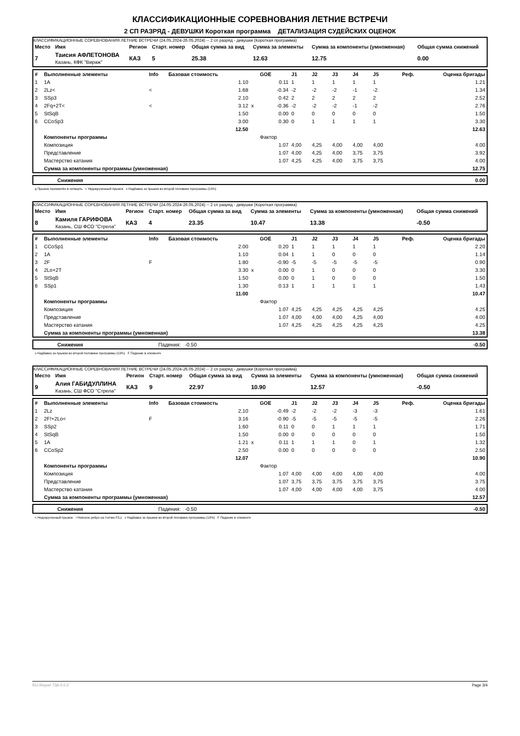КЛАССИФИКАЦИОННЫЕ СОРЕВНОВАНИЯ ЛЕТНИЕ ВСТРЕЧИ
2 СП РАЗРЯД - ДЕВУШКИ Короткая программа ДЕТАЛИЗАЦИЯ СУДЕЙСКИХ ОЦЕНОК
КЛАССИФИКАЦИОННЫЕ СОРЕВНОВАНИЯ ЛЕТНИЕ ВСТРЕЧИ (24.05.2024-26.05.2024) -- 2 сп разряд - девушки (Короткая программа)
| Место | Имя | Регион | Старт. номер | Общая сумма за вид | Сумма за элементы | Сумма за компоненты (умноженная) | Общая сумма снижений |
| --- | --- | --- | --- | --- | --- | --- | --- |
| 7 | Таисия АФЛЕТОНОВА Казань, КФК "Вираж" | КАЗ | 5 | 25.38 | 12.63 | 12.75 | 0.00 |
| # | Выполненные элементы | Info | Базовая стоимость | | GOE | J1 | J2 | J3 | J4 | J5 | Реф. | Оценка бригады |
| --- | --- | --- | --- | --- | --- | --- | --- | --- | --- | --- | --- | --- |
| 1 | 1A | | 1.10 | | 0.11 | 1 | 1 | 1 | 1 | 1 | | 1.21 |
| 2 | 2Lz< | < | 1.68 | | -0.34 | -2 | -2 | -2 | -1 | -2 | | 1.34 |
| 3 | SSp3 | | 2.10 | | 0.42 | 2 | 2 | 2 | 2 | 2 | | 2.52 |
| 4 | 2Fq+2T< | < | 3.12 | x | -0.36 | -2 | -2 | -2 | -1 | -2 | | 2.76 |
| 5 | StSqB | | 1.50 | | 0.00 | 0 | 0 | 0 | 0 | 0 | | 1.50 |
| 6 | CCoSp3 | | 3.00 | | 0.30 | 0 | 1 | 1 | 1 | 1 | | 3.30 |
| | | | 12.50 | | | | | | | | | 12.63 |
| | Компоненты программы | | | | Фактор | | | | | | | |
| | Композиция | | | | 1.07 | 4,00 | 4,25 | 4,00 | 4,00 | 4,00 | | 4.00 |
| | Представление | | | | 1.07 | 4,00 | 4,25 | 4,00 | 3,75 | 3,75 | | 3.92 |
| | Мастерство катания | | | | 1.07 | 4,25 | 4,25 | 4,00 | 3,75 | 3,75 | | 4.00 |
| | Сумма за компоненты программы (умноженная) | | | | | | | | | | | 12.75 |
| | Снижения | 0.00 |
q Прыжок приземлён в четверть < Недокрученный прыжок x Надбавка за прыжки во второй половине программы (10%)
КЛАССИФИКАЦИОННЫЕ СОРЕВНОВАНИЯ ЛЕТНИЕ ВСТРЕЧИ (24.05.2024-26.05.2024) -- 2 сп разряд - девушки (Короткая программа)
| Место | Имя | Регион | Старт. номер | Общая сумма за вид | Сумма за элементы | Сумма за компоненты (умноженная) | Общая сумма снижений |
| --- | --- | --- | --- | --- | --- | --- | --- |
| 8 | Камиля ГАРИФОВА Казань, СШ ФСО "Стрела" | КАЗ | 4 | 23.35 | 10.47 | 13.38 | -0.50 |
| # | Выполненные элементы | Info | Базовая стоимость | | GOE | J1 | J2 | J3 | J4 | J5 | Реф. | Оценка бригады |
| --- | --- | --- | --- | --- | --- | --- | --- | --- | --- | --- | --- | --- |
| 1 | CCoSp1 | | 2.00 | | 0.20 | 1 | 1 | 1 | 1 | 1 | | 2.20 |
| 2 | 1A | | 1.10 | | 0.04 | 1 | 1 | 0 | 0 | 0 | | 1.14 |
| 3 | 2F | F | 1.80 | | -0.90 | -5 | -5 | -5 | -5 | -5 | | 0.90 |
| 4 | 2Lo+2T | | 3.30 | x | 0.00 | 0 | 1 | 0 | 0 | 0 | | 3.30 |
| 5 | StSqB | | 1.50 | | 0.00 | 0 | 1 | 0 | 0 | 0 | | 1.50 |
| 6 | SSp1 | | 1.30 | | 0.13 | 1 | 1 | 1 | 1 | 1 | | 1.43 |
| | | | 11.00 | | | | | | | | | 10.47 |
| | Компоненты программы | | | | Фактор | | | | | | | |
| | Композиция | | | | 1.07 | 4,25 | 4,25 | 4,25 | 4,25 | 4,25 | | 4.25 |
| | Представление | | | | 1.07 | 4,00 | 4,00 | 4,00 | 4,25 | 4,00 | | 4.00 |
| | Мастерство катания | | | | 1.07 | 4,25 | 4,25 | 4,25 | 4,25 | 4,25 | | 4.25 |
| | Сумма за компоненты программы (умноженная) | | | | | | | | | | | 13.38 |
| | Снижения | Падения: -0.50 | -0.50 |
x Надбавка за прыжки во второй половине программы (10%) F Падение в элементе
КЛАССИФИКАЦИОННЫЕ СОРЕВНОВАНИЯ ЛЕТНИЕ ВСТРЕЧИ (24.05.2024-26.05.2024) -- 2 сп разряд - девушки (Короткая программа)
| Место | Имя | Регион | Старт. номер | Общая сумма за вид | Сумма за элементы | Сумма за компоненты (умноженная) | Общая сумма снижений |
| --- | --- | --- | --- | --- | --- | --- | --- |
| 9 | Алия ГАБИДУЛЛИНА Казань, СШ ФСО "Стрела" | КАЗ | 9 | 22.97 | 10.90 | 12.57 | -0.50 |
| # | Выполненные элементы | Info | Базовая стоимость | | GOE | J1 | J2 | J3 | J4 | J5 | Реф. | Оценка бригады |
| --- | --- | --- | --- | --- | --- | --- | --- | --- | --- | --- | --- | --- |
| 1 | 2Lz | | 2.10 | | -0.49 | -2 | -2 | -2 | -3 | -3 | | 1.61 |
| 2 | 2F!+2Lo< | F | 3.16 | | -0.90 | -5 | -5 | -5 | -5 | -5 | | 2.26 |
| 3 | SSp2 | | 1.60 | | 0.11 | 0 | 0 | 1 | 1 | 1 | | 1.71 |
| 4 | StSqB | | 1.50 | | 0.00 | 0 | 0 | 0 | 0 | 0 | | 1.50 |
| 5 | 1A | | 1.21 | x | 0.11 | 1 | 1 | 1 | 0 | 1 | | 1.32 |
| 6 | CCoSp2 | | 2.50 | | 0.00 | 0 | 0 | 0 | 0 | 0 | | 2.50 |
| | | | 12.07 | | | | | | | | | 10.90 |
| | Компоненты программы | | | | Фактор | | | | | | | |
| | Композиция | | | | 1.07 | 4,00 | 4,00 | 4,00 | 4,00 | 4,00 | | 4.00 |
| | Представление | | | | 1.07 | 3,75 | 3,75 | 3,75 | 3,75 | 3,75 | | 3.75 |
| | Мастерство катания | | | | 1.07 | 4,00 | 4,00 | 4,00 | 4,00 | 3,75 | | 4.00 |
| | Сумма за компоненты программы (умноженная) | | | | | | | | | | | 12.57 |
| | Снижения | Падения: -0.50 | -0.50 |
< Недокрученный прыжок ! Неясное ребро на толчке F/Lz x Надбавка за прыжки во второй половине программы (10%) F Падение в элементе
RU-Report 73A 0.0.2 Page 3/4